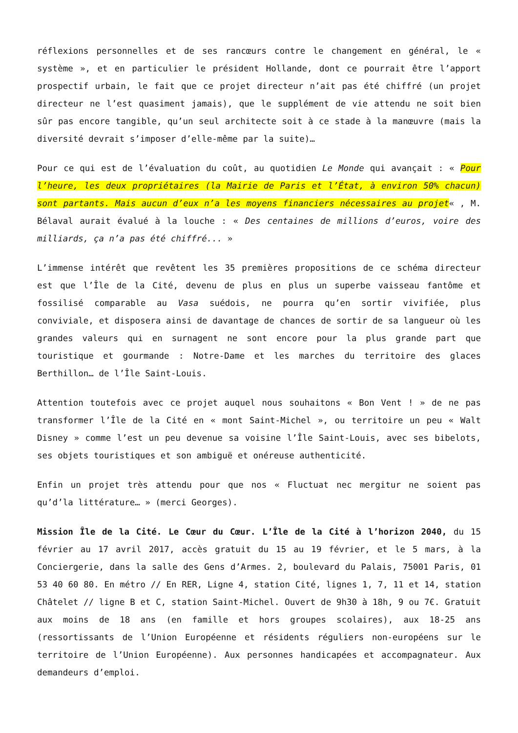réflexions personnelles et de ses rancœurs contre le changement en général, le « système », et en particulier le président Hollande, dont ce pourrait être l’apport prospectif urbain, le fait que ce projet directeur n’ait pas été chiffré (un projet directeur ne l’est quasiment jamais), que le supplément de vie attendu ne soit bien sûr pas encore tangible, qu’un seul architecte soit à ce stade à la manœuvre (mais la diversité devrait s’imposer d’elle-même par la suite)…
Pour ce qui est de l’évaluation du coût, au quotidien Le Monde qui avançait : « Pour l’heure, les deux propriétaires (la Mairie de Paris et l’État, à environ 50% chacun) sont partants. Mais aucun d’eux n’a les moyens financiers nécessaires au projet« , M. Bélaval aurait évalué à la louche : « Des centaines de millions d’euros, voire des milliards, ça n’a pas été chiffré... »
L’immense intérêt que revêtent les 35 premières propositions de ce schéma directeur est que l’Île de la Cité, devenu de plus en plus un superbe vaisseau fantôme et fossilisé comparable au Vasa suédois, ne pourra qu’en sortir vivifiée, plus conviviale, et disposera ainsi de davantage de chances de sortir de sa langueur où les grandes valeurs qui en surnagent ne sont encore pour la plus grande part que touristique et gourmande : Notre-Dame et les marches du territoire des glaces Berthillon… de l’Île Saint-Louis.
Attention toutefois avec ce projet auquel nous souhaitons « Bon Vent ! » de ne pas transformer l’Île de la Cité en « mont Saint-Michel », ou territoire un peu « Walt Disney » comme l’est un peu devenue sa voisine l’Île Saint-Louis, avec ses bibelots, ses objets touristiques et son ambiguë et onéreuse authenticité.
Enfin un projet très attendu pour que nos « Fluctuat nec mergitur ne soient pas qu’d’la littérature… » (merci Georges).
Mission Île de la Cité. Le Cœur du Cœur. L’Île de la Cité à l’horizon 2040, du 15 février au 17 avril 2017, accès gratuit du 15 au 19 février, et le 5 mars, à la Conciergerie, dans la salle des Gens d’Armes. 2, boulevard du Palais, 75001 Paris, 01 53 40 60 80. En métro // En RER, Ligne 4, station Cité, lignes 1, 7, 11 et 14, station Châtelet // ligne B et C, station Saint-Michel. Ouvert de 9h30 à 18h, 9 ou 7€. Gratuit aux moins de 18 ans (en famille et hors groupes scolaires), aux 18-25 ans (ressortissants de l’Union Européenne et résidents réguliers non-européens sur le territoire de l’Union Européenne). Aux personnes handicapées et accompagnateur. Aux demandeurs d’emploi.